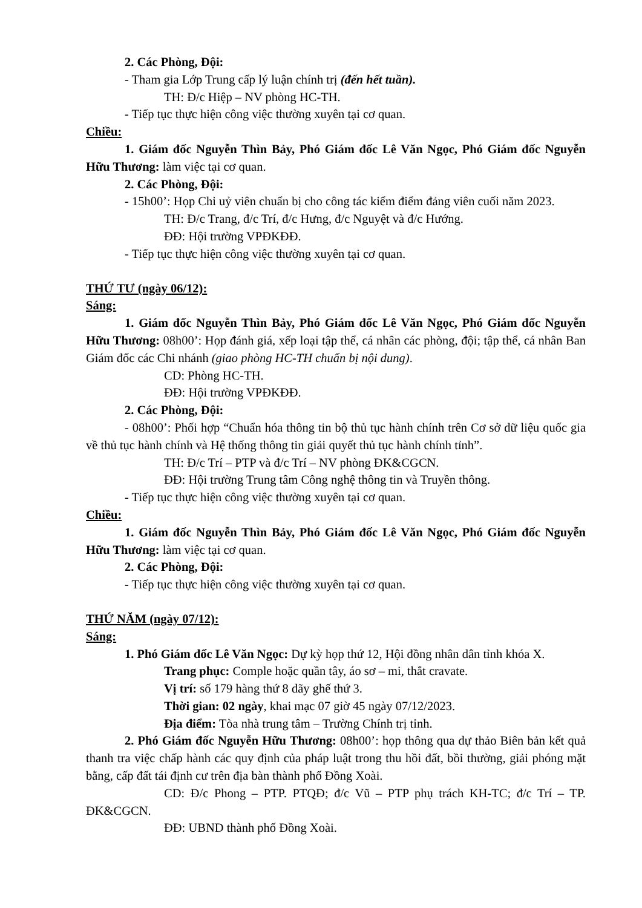2. Các Phòng, Đội:
- Tham gia Lớp Trung cấp lý luận chính trị (đến hết tuần).
TH: Đ/c Hiệp – NV phòng HC-TH.
- Tiếp tục thực hiện công việc thường xuyên tại cơ quan.
Chiều:
1. Giám đốc Nguyễn Thìn Bảy, Phó Giám đốc Lê Văn Ngọc, Phó Giám đốc Nguyễn Hữu Thương: làm việc tại cơ quan.
2. Các Phòng, Đội:
- 15h00’: Họp Chi uỷ viên chuẩn bị cho công tác kiểm điểm đảng viên cuối năm 2023.
TH: Đ/c Trang, đ/c Trí, đ/c Hưng, đ/c Nguyệt và đ/c Hướng.
ĐĐ: Hội trường VPĐKĐĐ.
- Tiếp tục thực hiện công việc thường xuyên tại cơ quan.
THỨ TƯ (ngày 06/12):
Sáng:
1. Giám đốc Nguyễn Thìn Bảy, Phó Giám đốc Lê Văn Ngọc, Phó Giám đốc Nguyễn Hữu Thương: 08h00’: Họp đánh giá, xếp loại tập thể, cá nhân các phòng, đội; tập thể, cá nhân Ban Giám đốc các Chi nhánh (giao phòng HC-TH chuẩn bị nội dung).
CD: Phòng HC-TH.
ĐĐ: Hội trường VPĐKĐĐ.
2. Các Phòng, Đội:
- 08h00’: Phối hợp “Chuẩn hóa thông tin bộ thủ tục hành chính trên Cơ sở dữ liệu quốc gia về thủ tục hành chính và Hệ thống thông tin giải quyết thủ tục hành chính tỉnh”.
TH: Đ/c Trí – PTP và đ/c Trí – NV phòng ĐK&CGCN.
ĐĐ: Hội trường Trung tâm Công nghệ thông tin và Truyền thông.
- Tiếp tục thực hiện công việc thường xuyên tại cơ quan.
Chiều:
1. Giám đốc Nguyễn Thìn Bảy, Phó Giám đốc Lê Văn Ngọc, Phó Giám đốc Nguyễn Hữu Thương: làm việc tại cơ quan.
2. Các Phòng, Đội:
- Tiếp tục thực hiện công việc thường xuyên tại cơ quan.
THỨ NĂM (ngày 07/12):
Sáng:
1. Phó Giám đốc Lê Văn Ngọc: Dự kỳ họp thứ 12, Hội đồng nhân dân tỉnh khóa X.
Trang phục: Comple hoặc quần tây, áo sơ – mi, thắt cravate.
Vị trí: số 179 hàng thứ 8 dãy ghế thứ 3.
Thời gian: 02 ngày, khai mạc 07 giờ 45 ngày 07/12/2023.
Địa điểm: Tòa nhà trung tâm – Trường Chính trị tỉnh.
2. Phó Giám đốc Nguyễn Hữu Thương: 08h00’: họp thông qua dự thảo Biên bản kết quả thanh tra việc chấp hành các quy định của pháp luật trong thu hồi đất, bồi thường, giải phóng mặt bằng, cấp đất tái định cư trên địa bàn thành phố Đồng Xoài.
CD: Đ/c Phong – PTP. PTQĐ; đ/c Vũ – PTP phụ trách KH-TC; đ/c Trí – TP. ĐK&CGCN.
ĐĐ: UBND thành phố Đồng Xoài.